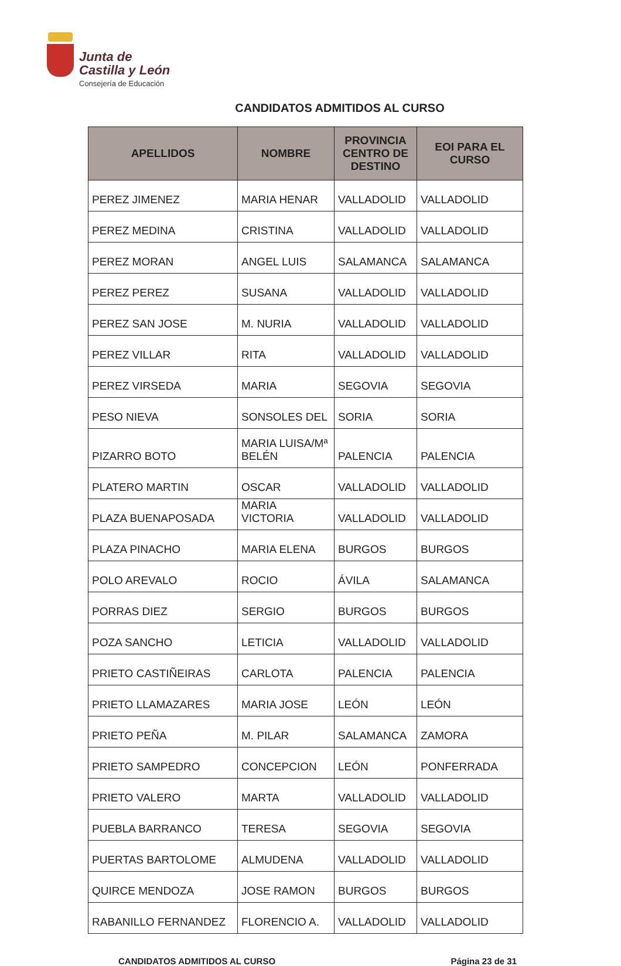Junta de
Castilla y León
Consejería de Educación
CANDIDATOS ADMITIDOS AL CURSO
| APELLIDOS | NOMBRE | PROVINCIA CENTRO DE DESTINO | EOI PARA EL CURSO |
| --- | --- | --- | --- |
| PEREZ JIMENEZ | MARIA HENAR | VALLADOLID | VALLADOLID |
| PEREZ MEDINA | CRISTINA | VALLADOLID | VALLADOLID |
| PEREZ MORAN | ANGEL LUIS | SALAMANCA | SALAMANCA |
| PEREZ PEREZ | SUSANA | VALLADOLID | VALLADOLID |
| PEREZ SAN JOSE | M. NURIA | VALLADOLID | VALLADOLID |
| PEREZ VILLAR | RITA | VALLADOLID | VALLADOLID |
| PEREZ VIRSEDA | MARIA | SEGOVIA | SEGOVIA |
| PESO NIEVA | SONSOLES DEL | SORIA | SORIA |
| PIZARRO BOTO | MARIA LUISA/Mª BELÉN | PALENCIA | PALENCIA |
| PLATERO MARTIN | OSCAR | VALLADOLID | VALLADOLID |
| PLAZA BUENAPOSADA | MARIA VICTORIA | VALLADOLID | VALLADOLID |
| PLAZA PINACHO | MARIA ELENA | BURGOS | BURGOS |
| POLO AREVALO | ROCIO | ÁVILA | SALAMANCA |
| PORRAS DIEZ | SERGIO | BURGOS | BURGOS |
| POZA SANCHO | LETICIA | VALLADOLID | VALLADOLID |
| PRIETO CASTIÑEIRAS | CARLOTA | PALENCIA | PALENCIA |
| PRIETO LLAMAZARES | MARIA JOSE | LEÓN | LEÓN |
| PRIETO PEÑA | M. PILAR | SALAMANCA | ZAMORA |
| PRIETO SAMPEDRO | CONCEPCION | LEÓN | PONFERRADA |
| PRIETO VALERO | MARTA | VALLADOLID | VALLADOLID |
| PUEBLA BARRANCO | TERESA | SEGOVIA | SEGOVIA |
| PUERTAS BARTOLOME | ALMUDENA | VALLADOLID | VALLADOLID |
| QUIRCE MENDOZA | JOSE RAMON | BURGOS | BURGOS |
| RABANILLO FERNANDEZ | FLORENCIO A. | VALLADOLID | VALLADOLID |
CANDIDATOS ADMITIDOS AL CURSO Página 23 de 31